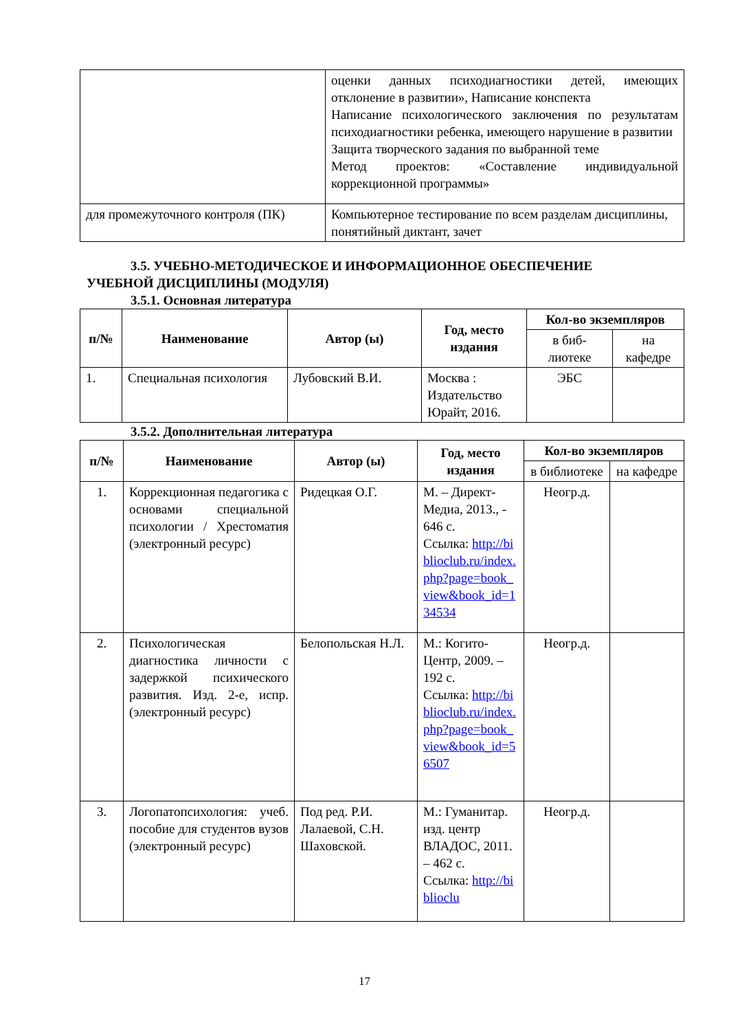| | оценки данных психодиагностики детей, имеющих отклонение в развитии», Написание конспекта Написание психологического заключения по результатам психодиагностики ребенка, имеющего нарушение в развитии Защита творческого задания по выбранной теме Метод проектов: «Составление индивидуальной коррекционной программы» |
| для промежуточного контроля (ПК) | Компьютерное тестирование по всем разделам дисциплины, понятийный диктант, зачет |
3.5. УЧЕБНО-МЕТОДИЧЕСКОЕ И ИНФОРМАЦИОННОЕ ОБЕСПЕЧЕНИЕ
УЧЕБНОЙ ДИСЦИПЛИНЫ (МОДУЛЯ)
3.5.1. Основная литература
| п/№ | Наименование | Автор (ы) | Год, место издания | Кол-во экземпляров | |
| --- | --- | --- | --- | --- | --- |
| | | | | в биб-лиотеке | на кафедре |
| 1. | Специальная психология | Лубовский В.И. | Москва : Издательство Юрайт, 2016. | ЭБС | |
3.5.2. Дополнительная литература
| п/№ | Наименование | Автор (ы) | Год, место издания | Кол-во экземпляров | |
| --- | --- | --- | --- | --- | --- |
| | | | | в библиотеке | на кафедре |
| 1. | Коррекционная педагогика с основами специальной психологии / Хрестоматия (электронный ресурс) | Ридецкая О.Г. | М. – Директ-Медиа, 2013., - 646 с. Ссылка: http://biblioclub.ru/index.php?page=book_view&book_id=134534 | Неогр.д. | |
| 2. | Психологическая диагностика личности с задержкой психического развития. Изд. 2-е, испр. (электронный ресурс) | Белопольская Н.Л. | М.: Когито-Центр, 2009. – 192 с. Ссылка: http://biblioclub.ru/index.php?page=book_view&book_id=56507 | Неогр.д. | |
| 3. | Логопатопсихология: учеб. пособие для студентов вузов (электронный ресурс) | Под ред. Р.И. Лалаевой, С.Н. Шаховской. | М.: Гуманитар. изд. центр ВЛАДОС, 2011. – 462 с. Ссылка: http://biblioclu | Неогр.д. | |
17